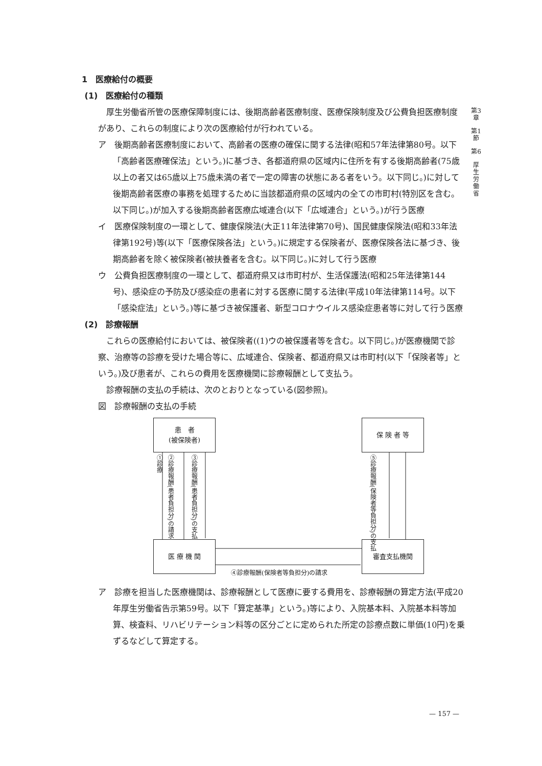第3章
第1節
第6
厚生労働省
1　医療給付の概要
(1)　医療給付の種類
厚生労働省所管の医療保障制度には、後期高齢者医療制度、医療保険制度及び公費負担医療制度があり、これらの制度により次の医療給付が行われている。
ア　後期高齢者医療制度において、高齢者の医療の確保に関する法律(昭和57年法律第80号。以下「高齢者医療確保法」という。)に基づき、各都道府県の区域内に住所を有する後期高齢者(75歳以上の者又は65歳以上75歳未満の者で一定の障害の状態にある者をいう。以下同じ。)に対して後期高齢者医療の事務を処理するために当該都道府県の区域内の全ての市町村(特別区を含む。以下同じ。)が加入する後期高齢者医療広域連合(以下「広域連合」という。)が行う医療
イ　医療保険制度の一環として、健康保険法(大正11年法律第70号)、国民健康保険法(昭和33年法律第192号)等(以下「医療保険各法」という。)に規定する保険者が、医療保険各法に基づき、後期高齢者を除く被保険者(被扶養者を含む。以下同じ。)に対して行う医療
ウ　公費負担医療制度の一環として、都道府県又は市町村が、生活保護法(昭和25年法律第144号)、感染症の予防及び感染症の患者に対する医療に関する法律(平成10年法律第114号。以下「感染症法」という。)等に基づき被保護者、新型コロナウイルス感染症患者等に対して行う医療
(2)　診療報酬
これらの医療給付においては、被保険者((1)ウの被保護者等を含む。以下同じ。)が医療機関で診察、治療等の診療を受けた場合等に、広域連合、保険者、都道府県又は市町村(以下「保険者等」という。)及び患者が、これらの費用を医療機関に診療報酬として支払う。
診療報酬の支払の手続は、次のとおりとなっている(図参照)。
図　診療報酬の支払の手続
患　者
(被保険者)
保 険 者 等
医 療 機 関 審査支払機関
①診療
②診療報酬(患者負担分)の請求
③診療報酬(患者負担分)の支払
⑤診療報酬(保険者等負担分)の支払
④診療報酬(保険者等負担分)の請求
ア　診療を担当した医療機関は、診療報酬として医療に要する費用を、診療報酬の算定方法(平成20年厚生労働省告示第59号。以下「算定基準」という。)等により、入院基本料、入院基本料等加算、検査料、リハビリテーション料等の区分ごとに定められた所定の診療点数に単価(10円)を乗ずるなどして算定する。
— 157 —